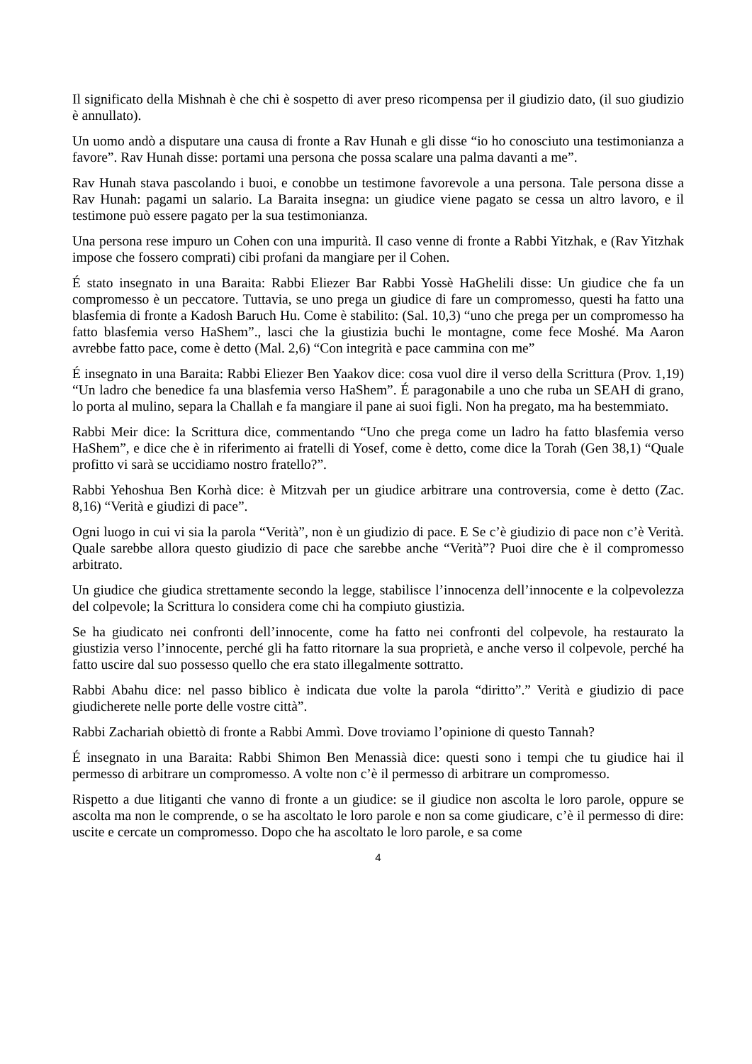Il significato della Mishnah è che chi è sospetto di aver preso ricompensa per il giudizio dato, (il suo giudizio è annullato).
Un uomo andò a disputare una causa di fronte a Rav Hunah e gli disse “io ho conosciuto una testimonianza a favore”. Rav Hunah disse: portami una persona che possa scalare una palma davanti a me”.
Rav Hunah stava pascolando i buoi, e conobbe un testimone favorevole a una persona. Tale persona disse a Rav Hunah: pagami un salario. La Baraita insegna: un giudice viene pagato se cessa un altro lavoro, e il testimone può essere pagato per la sua testimonianza.
Una persona rese impuro un Cohen con una impurità. Il caso venne di fronte a Rabbi Yitzhak, e (Rav Yitzhak impose che fossero comprati) cibi profani da mangiare per il Cohen.
É stato insegnato in una Baraita: Rabbi Eliezer Bar Rabbi Yossè HaGhelili disse: Un giudice che fa un compromesso è un peccatore. Tuttavia, se uno prega un giudice di fare un compromesso, questi ha fatto una blasfemia di fronte a Kadosh Baruch Hu. Come è stabilito: (Sal. 10,3) “uno che prega per un compromesso ha fatto blasfemia verso HaShem”., lasci che la giustizia buchi le montagne, come fece Moshé. Ma Aaron avrebbe fatto pace, come è detto (Mal. 2,6) “Con integrità e pace cammina con me”
É insegnato in una Baraita: Rabbi Eliezer Ben Yaakov dice: cosa vuol dire il verso della Scrittura (Prov. 1,19) “Un ladro che benedice fa una blasfemia verso HaShem”. É paragonabile a uno che ruba un SEAH di grano, lo porta al mulino, separa la Challah e fa mangiare il pane ai suoi figli. Non ha pregato, ma ha bestemmiato.
Rabbi Meir dice: la Scrittura dice, commentando “Uno che prega come un ladro ha fatto blasfemia verso HaShem”, e dice che è in riferimento ai fratelli di Yosef, come è detto, come dice la Torah (Gen 38,1) “Quale profitto vi sarà se uccidiamo nostro fratello?”.
Rabbi Yehoshua Ben Korhà dice: è Mitzvah per un giudice arbitrare una controversia, come è detto (Zac. 8,16) “Verità e giudizi di pace”.
Ogni luogo in cui vi sia la parola “Verità”, non è un giudizio di pace. E Se c’è giudizio di pace non c’è Verità. Quale sarebbe allora questo giudizio di pace che sarebbe anche “Verità”? Puoi dire che è il compromesso arbitrato.
Un giudice che giudica strettamente secondo la legge, stabilisce l’innocenza dell’innocente e la colpevolezza del colpevole; la Scrittura lo considera come chi ha compiuto giustizia.
Se ha giudicato nei confronti dell’innocente, come ha fatto nei confronti del colpevole, ha restaurato la giustizia verso l’innocente, perché gli ha fatto ritornare la sua proprietà, e anche verso il colpevole, perché ha fatto uscire dal suo possesso quello che era stato illegalmente sottratto.
Rabbi Abahu dice: nel passo biblico è indicata due volte la parola “diritto”.” Verità e giudizio di pace giudicherete nelle porte delle vostre città”.
Rabbi Zachariah obiettò di fronte a Rabbi Ammì. Dove troviamo l’opinione di questo Tannah?
É insegnato in una Baraita: Rabbi Shimon Ben Menassià dice: questi sono i tempi che tu giudice hai il permesso di arbitrare un compromesso. A volte non c’è il permesso di arbitrare un compromesso.
Rispetto a due litiganti che vanno di fronte a un giudice: se il giudice non ascolta le loro parole, oppure se ascolta ma non le comprende, o se ha ascoltato le loro parole e non sa come giudicare, c’è il permesso di dire: uscite e cercate un compromesso. Dopo che ha ascoltato le loro parole, e sa come
4